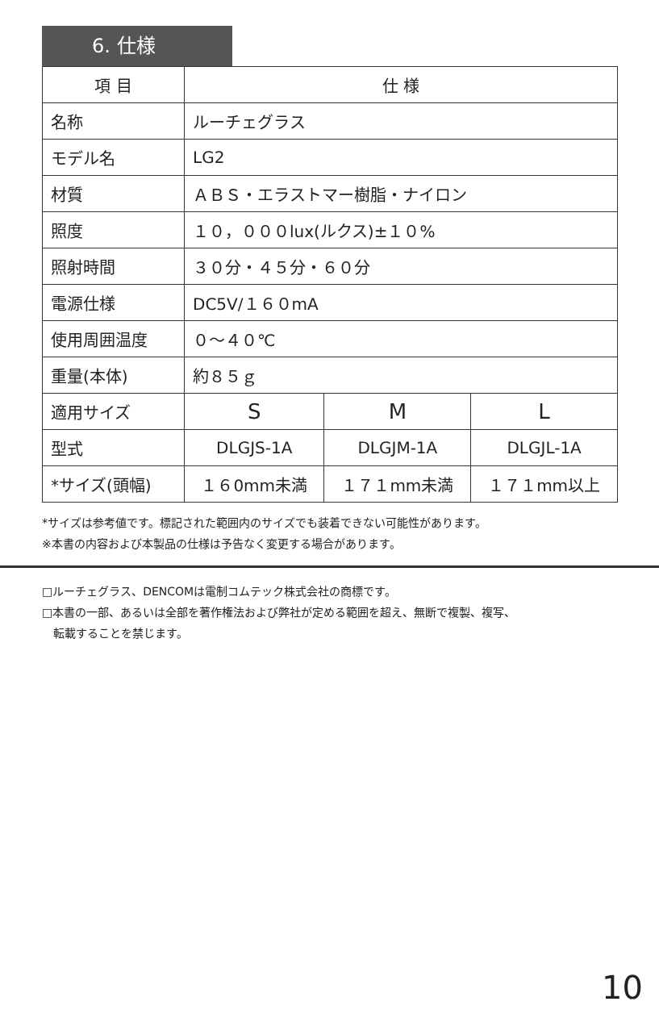6. 仕様
| 項 目 | 仕 様 | | |
| --- | --- | --- | --- |
| 名称 | ルーチェグラス | | |
| モデル名 | LG2 | | |
| 材質 | ＡＢＳ・エラストマー樹脂・ナイロン | | |
| 照度 | １０，０００lux(ルクス)±１０% | | |
| 照射時間 | ３０分・４５分・６０分 | | |
| 電源仕様 | DC5V/１６０mA | | |
| 使用周囲温度 | ０～４０℃ | | |
| 重量(本体) | 約８５ｇ | | |
| 適用サイズ | S | M | L |
| 型式 | DLGJS-1A | DLGJM-1A | DLGJL-1A |
| *サイズ(頭幅) | １６0mm未満 | １７１mm未満 | １７１mm以上 |
*サイズは参考値です。標記された範囲内のサイズでも装着できない可能性があります。
※本書の内容および本製品の仕様は予告なく変更する場合があります。
□ルーチェグラス、DENCOMは電制コムテック株式会社の商標です。
□本書の一部、あるいは全部を著作権法および弊社が定める範囲を超え、無断で複製、複写、
　転載することを禁じます。
10